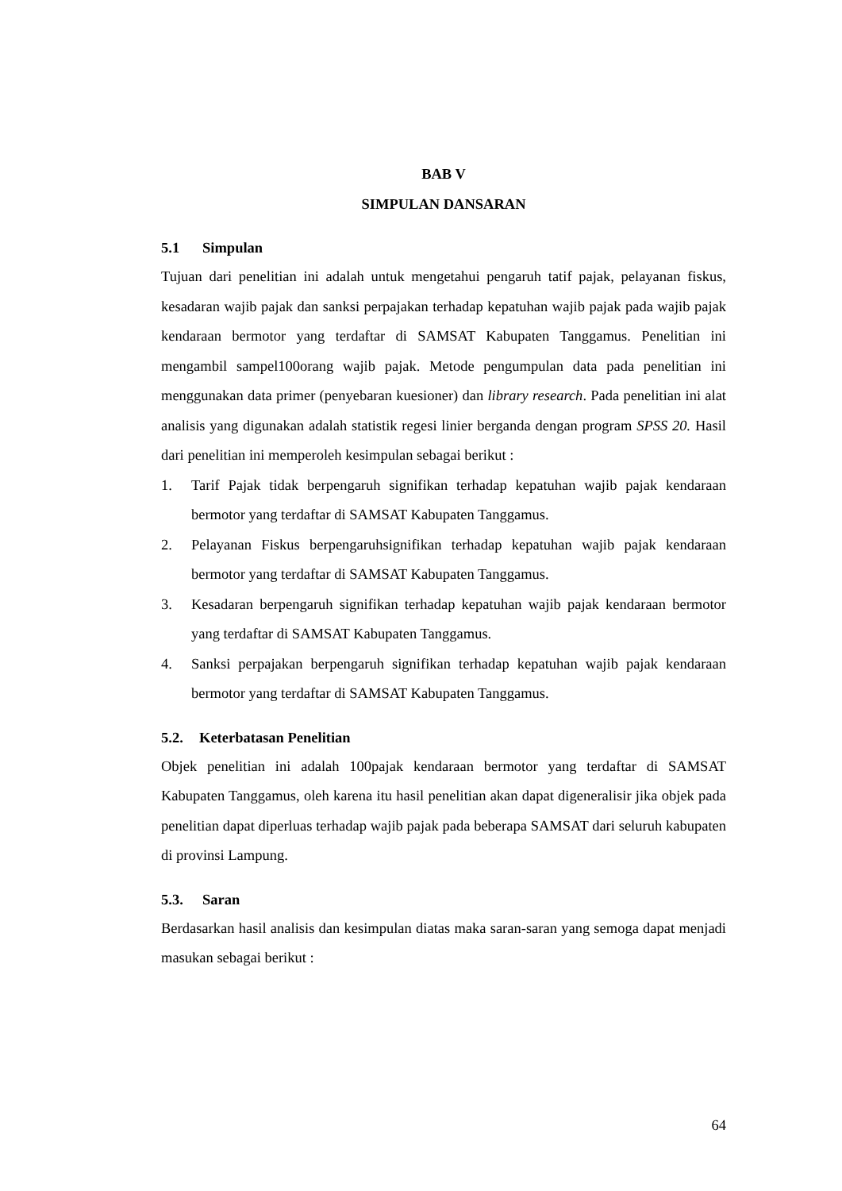BAB V
SIMPULAN DANSARAN
5.1 Simpulan
Tujuan dari penelitian ini adalah untuk mengetahui pengaruh tatif pajak, pelayanan fiskus, kesadaran wajib pajak dan sanksi perpajakan terhadap kepatuhan wajib pajak pada wajib pajak kendaraan bermotor yang terdaftar di SAMSAT Kabupaten Tanggamus. Penelitian ini mengambil sampel100orang wajib pajak. Metode pengumpulan data pada penelitian ini menggunakan data primer (penyebaran kuesioner) dan library research. Pada penelitian ini alat analisis yang digunakan adalah statistik regesi linier berganda dengan program SPSS 20. Hasil dari penelitian ini memperoleh kesimpulan sebagai berikut :
1. Tarif Pajak tidak berpengaruh signifikan terhadap kepatuhan wajib pajak kendaraan bermotor yang terdaftar di SAMSAT Kabupaten Tanggamus.
2. Pelayanan Fiskus berpengaruhsignifikan terhadap kepatuhan wajib pajak kendaraan bermotor yang terdaftar di SAMSAT Kabupaten Tanggamus.
3. Kesadaran berpengaruh signifikan terhadap kepatuhan wajib pajak kendaraan bermotor yang terdaftar di SAMSAT Kabupaten Tanggamus.
4. Sanksi perpajakan berpengaruh signifikan terhadap kepatuhan wajib pajak kendaraan bermotor yang terdaftar di SAMSAT Kabupaten Tanggamus.
5.2. Keterbatasan Penelitian
Objek penelitian ini adalah 100pajak kendaraan bermotor yang terdaftar di SAMSAT Kabupaten Tanggamus, oleh karena itu hasil penelitian akan dapat digeneralisir jika objek pada penelitian dapat diperluas terhadap wajib pajak pada beberapa SAMSAT dari seluruh kabupaten di provinsi Lampung.
5.3. Saran
Berdasarkan hasil analisis dan kesimpulan diatas maka saran-saran yang semoga dapat menjadi masukan sebagai berikut :
64